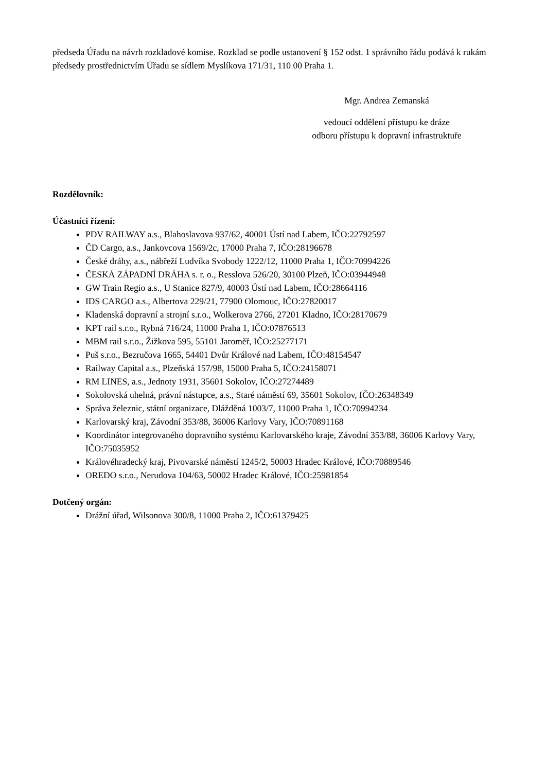předseda Úřadu na návrh rozkladové komise. Rozklad se podle ustanovení § 152 odst. 1 správního řádu podává k rukám předsedy prostřednictvím Úřadu se sídlem Myslíkova 171/31, 110 00 Praha 1.
Mgr. Andrea Zemanská
vedoucí oddělení přístupu ke dráze
odboru přístupu k dopravní infrastruktuře
Rozdělovník:
Účastníci řízení:
PDV RAILWAY a.s., Blahoslavova 937/62, 40001 Ústí nad Labem, IČO:22792597
ČD Cargo, a.s., Jankovcova 1569/2c, 17000 Praha 7, IČO:28196678
České dráhy, a.s., nábřeží Ludvíka Svobody 1222/12, 11000 Praha 1, IČO:70994226
ČESKÁ ZÁPADNÍ DRÁHA s. r. o., Resslova 526/20, 30100 Plzeň, IČO:03944948
GW Train Regio a.s., U Stanice 827/9, 40003 Ústí nad Labem, IČO:28664116
IDS CARGO a.s., Albertova 229/21, 77900 Olomouc, IČO:27820017
Kladenská dopravní a strojní s.r.o., Wolkerova 2766, 27201 Kladno, IČO:28170679
KPT rail s.r.o., Rybná 716/24, 11000 Praha 1, IČO:07876513
MBM rail s.r.o., Žižkova 595, 55101 Jaroměř, IČO:25277171
Puš s.r.o., Bezručova 1665, 54401 Dvůr Králové nad Labem, IČO:48154547
Railway Capital a.s., Plzeňská 157/98, 15000 Praha 5, IČO:24158071
RM LINES, a.s., Jednoty 1931, 35601 Sokolov, IČO:27274489
Sokolovská uhelná, právní nástupce, a.s., Staré náměstí 69, 35601 Sokolov, IČO:26348349
Správa železnic, státní organizace, Dlážděná 1003/7, 11000 Praha 1, IČO:70994234
Karlovarský kraj, Závodní 353/88, 36006 Karlovy Vary, IČO:70891168
Koordinátor integrovaného dopravního systému Karlovarského kraje, Závodní 353/88, 36006 Karlovy Vary, IČO:75035952
Královéhradecký kraj, Pivovarské náměstí 1245/2, 50003 Hradec Králové, IČO:70889546
OREDO s.r.o., Nerudova 104/63, 50002 Hradec Králové, IČO:25981854
Dotčený orgán:
Drážní úřad, Wilsonova 300/8, 11000 Praha 2, IČO:61379425